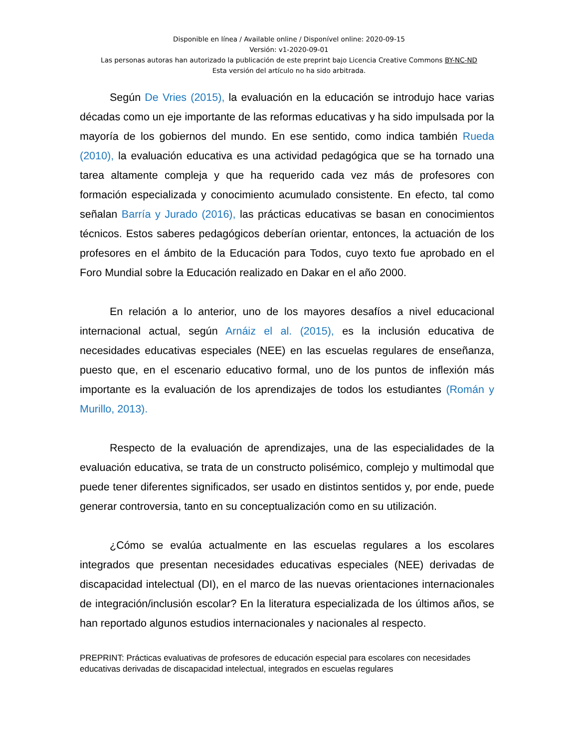Disponible en línea / Available online / Disponível online: 2020-09-15
Versión: v1-2020-09-01
Las personas autoras han autorizado la publicación de este preprint bajo Licencia Creative Commons BY-NC-ND
Esta versión del artículo no ha sido arbitrada.
Según De Vries (2015), la evaluación en la educación se introdujo hace varias décadas como un eje importante de las reformas educativas y ha sido impulsada por la mayoría de los gobiernos del mundo. En ese sentido, como indica también Rueda (2010), la evaluación educativa es una actividad pedagógica que se ha tornado una tarea altamente compleja y que ha requerido cada vez más de profesores con formación especializada y conocimiento acumulado consistente. En efecto, tal como señalan Barría y Jurado (2016), las prácticas educativas se basan en conocimientos técnicos. Estos saberes pedagógicos deberían orientar, entonces, la actuación de los profesores en el ámbito de la Educación para Todos, cuyo texto fue aprobado en el Foro Mundial sobre la Educación realizado en Dakar en el año 2000.
En relación a lo anterior, uno de los mayores desafíos a nivel educacional internacional actual, según Arnáiz el al. (2015), es la inclusión educativa de necesidades educativas especiales (NEE) en las escuelas regulares de enseñanza, puesto que, en el escenario educativo formal, uno de los puntos de inflexión más importante es la evaluación de los aprendizajes de todos los estudiantes (Román y Murillo, 2013).
Respecto de la evaluación de aprendizajes, una de las especialidades de la evaluación educativa, se trata de un constructo polisémico, complejo y multimodal que puede tener diferentes significados, ser usado en distintos sentidos y, por ende, puede generar controversia, tanto en su conceptualización como en su utilización.
¿Cómo se evalúa actualmente en las escuelas regulares a los escolares integrados que presentan necesidades educativas especiales (NEE) derivadas de discapacidad intelectual (DI), en el marco de las nuevas orientaciones internacionales de integración/inclusión escolar? En la literatura especializada de los últimos años, se han reportado algunos estudios internacionales y nacionales al respecto.
PREPRINT: Prácticas evaluativas de profesores de educación especial para escolares con necesidades educativas derivadas de discapacidad intelectual, integrados en escuelas regulares